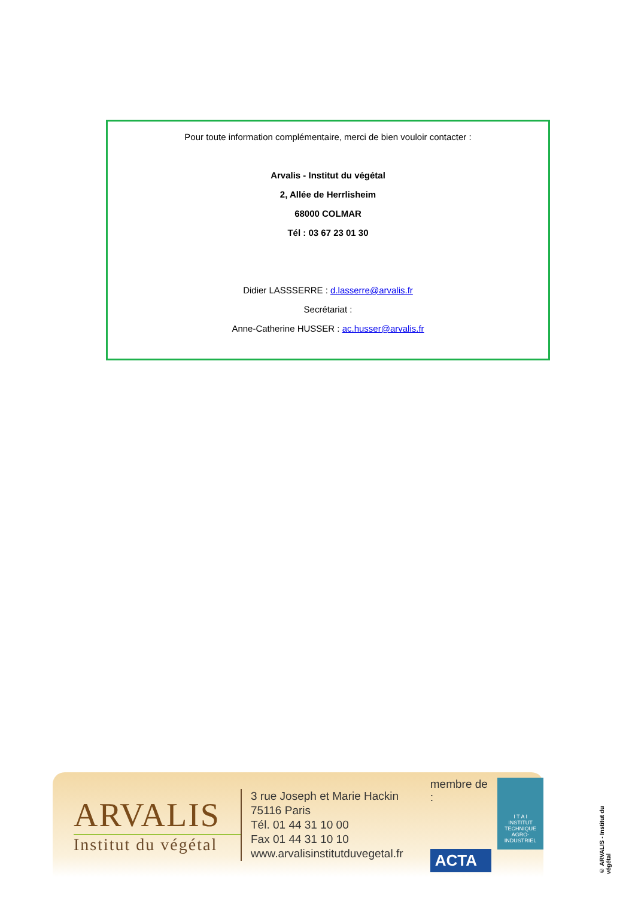Pour toute information complémentaire, merci de bien vouloir contacter :
Arvalis - Institut du végétal
2, Allée de Herrlisheim
68000 COLMAR
Tél : 03 67 23 01 30
Didier LASSSERRE : d.lasserre@arvalis.fr
Secrétariat :
Anne-Catherine HUSSER : ac.husser@arvalis.fr
ARVALIS
Institut du végétal
3 rue Joseph et Marie Hackin
75116 Paris
Tél. 01 44 31 10 00
Fax 01 44 31 10 10
www.arvalisinstitutduvegetal.fr
membre de :
ACTA
I T A I
INSTITUT TECHNIQUE AGRO-INDUSTRIEL
© ARVALIS - Institut du végétal